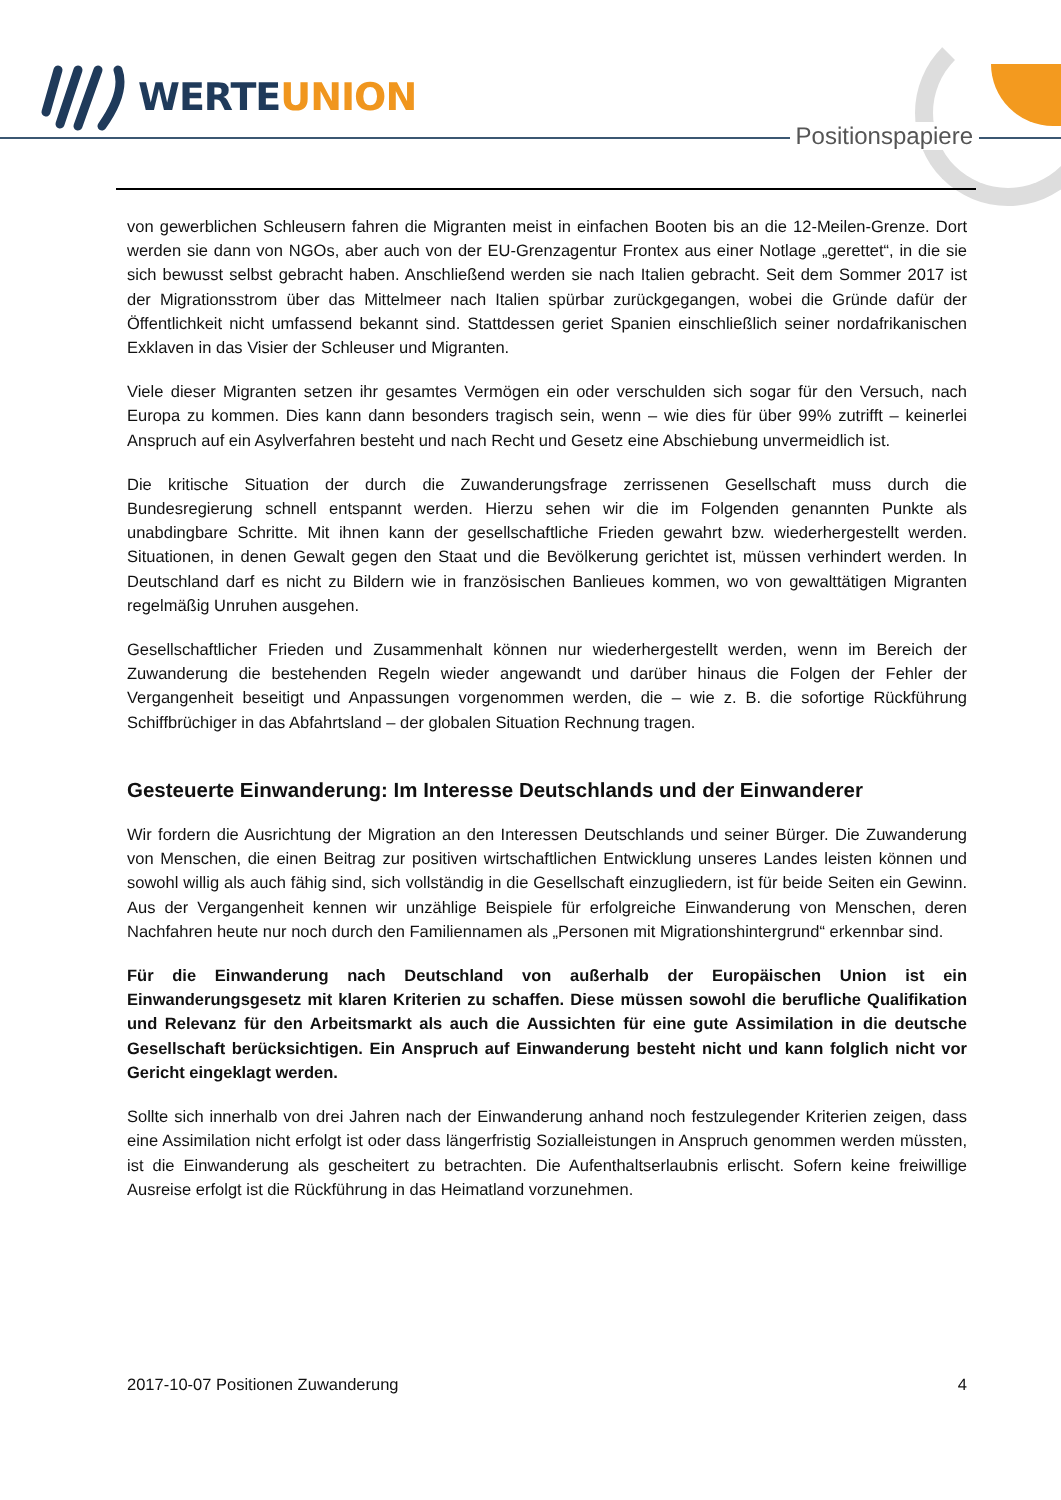WERTEUNION
Positionspapiere
von gewerblichen Schleusern fahren die Migranten meist in einfachen Booten bis an die 12-Meilen-Grenze. Dort werden sie dann von NGOs, aber auch von der EU-Grenzagentur Frontex aus einer Notlage „gerettet“, in die sie sich bewusst selbst gebracht haben. Anschließend werden sie nach Italien gebracht. Seit dem Sommer 2017 ist der Migrationsstrom über das Mittelmeer nach Italien spürbar zurückgegangen, wobei die Gründe dafür der Öffentlichkeit nicht umfassend bekannt sind. Stattdessen geriet Spanien einschließlich seiner nordafrikanischen Exklaven in das Visier der Schleuser und Migranten.
Viele dieser Migranten setzen ihr gesamtes Vermögen ein oder verschulden sich sogar für den Versuch, nach Europa zu kommen. Dies kann dann besonders tragisch sein, wenn – wie dies für über 99% zutrifft – keinerlei Anspruch auf ein Asylverfahren besteht und nach Recht und Gesetz eine Abschiebung unvermeidlich ist.
Die kritische Situation der durch die Zuwanderungsfrage zerrissenen Gesellschaft muss durch die Bundesregierung schnell entspannt werden. Hierzu sehen wir die im Folgenden genannten Punkte als unabdingbare Schritte. Mit ihnen kann der gesellschaftliche Frieden gewahrt bzw. wiederhergestellt werden. Situationen, in denen Gewalt gegen den Staat und die Bevölkerung gerichtet ist, müssen verhindert werden. In Deutschland darf es nicht zu Bildern wie in französischen Banlieues kommen, wo von gewalttätigen Migranten regelmäßig Unruhen ausgehen.
Gesellschaftlicher Frieden und Zusammenhalt können nur wiederhergestellt werden, wenn im Bereich der Zuwanderung die bestehenden Regeln wieder angewandt und darüber hinaus die Folgen der Fehler der Vergangenheit beseitigt und Anpassungen vorgenommen werden, die – wie z. B. die sofortige Rückführung Schiffbrüchiger in das Abfahrtsland – der globalen Situation Rechnung tragen.
Gesteuerte Einwanderung: Im Interesse Deutschlands und der Einwanderer
Wir fordern die Ausrichtung der Migration an den Interessen Deutschlands und seiner Bürger. Die Zuwanderung von Menschen, die einen Beitrag zur positiven wirtschaftlichen Entwicklung unseres Landes leisten können und sowohl willig als auch fähig sind, sich vollständig in die Gesellschaft einzugliedern, ist für beide Seiten ein Gewinn. Aus der Vergangenheit kennen wir unzählige Beispiele für erfolgreiche Einwanderung von Menschen, deren Nachfahren heute nur noch durch den Familiennamen als „Personen mit Migrationshintergrund“ erkennbar sind.
Für die Einwanderung nach Deutschland von außerhalb der Europäischen Union ist ein Einwanderungsgesetz mit klaren Kriterien zu schaffen. Diese müssen sowohl die berufliche Qualifikation und Relevanz für den Arbeitsmarkt als auch die Aussichten für eine gute Assimilation in die deutsche Gesellschaft berücksichtigen. Ein Anspruch auf Einwanderung besteht nicht und kann folglich nicht vor Gericht eingeklagt werden.
Sollte sich innerhalb von drei Jahren nach der Einwanderung anhand noch festzulegender Kriterien zeigen, dass eine Assimilation nicht erfolgt ist oder dass längerfristig Sozialleistungen in Anspruch genommen werden müssten, ist die Einwanderung als gescheitert zu betrachten. Die Aufenthaltserlaubnis erlischt. Sofern keine freiwillige Ausreise erfolgt ist die Rückführung in das Heimatland vorzunehmen.
2017-10-07 Positionen Zuwanderung 4